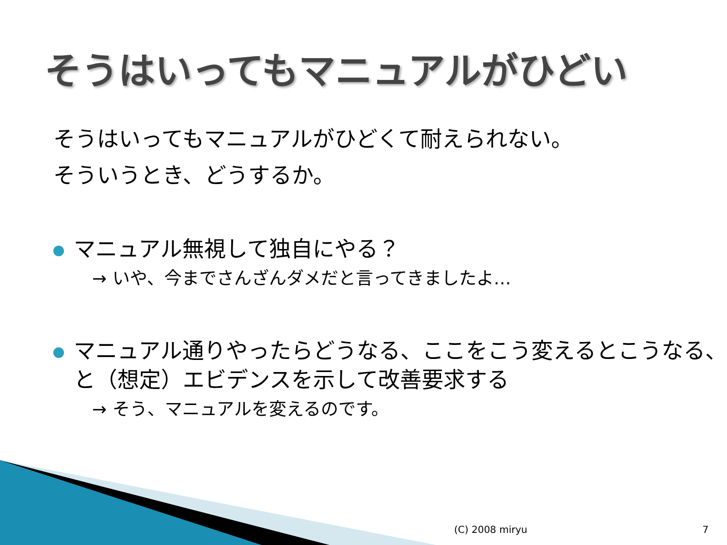そうはいってもマニュアルがひどい
そうはいってもマニュアルがひどくて耐えられない。
そういうとき、どうするか。
マニュアル無視して独自にやる？
→ いや、今までさんざんダメだと言ってきましたよ…
マニュアル通りやったらどうなる、ここをこう変えるとこうなる、と（想定）エビデンスを示して改善要求する
→ そう、マニュアルを変えるのです。
(C) 2008 miryu 7